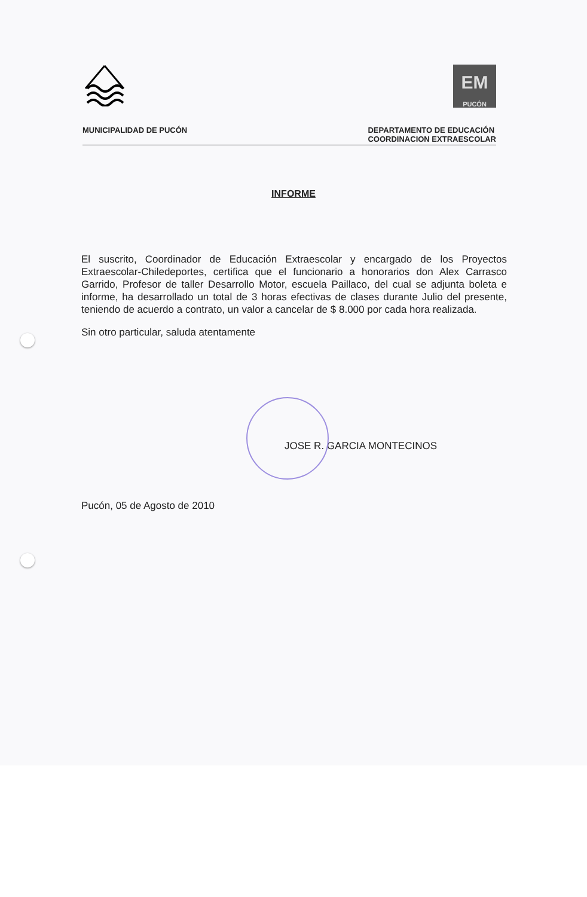EM
PUCÓN
MUNICIPALIDAD DE PUCÓN DEPARTAMENTO DE EDUCACIÓN
COORDINACION EXTRAESCOLAR
INFORME
El suscrito, Coordinador de Educación Extraescolar y encargado de los Proyectos Extraescolar-Chiledeportes, certifica que el funcionario a honorarios don Alex Carrasco Garrido, Profesor de taller Desarrollo Motor, escuela Paillaco, del cual se adjunta boleta e informe, ha desarrollado un total de 3 horas efectivas de clases durante Julio del presente, teniendo de acuerdo a contrato, un valor a cancelar de $ 8.000 por cada hora realizada.
Sin otro particular, saluda atentamente
JOSE R. GARCIA MONTECINOS
Pucón, 05 de Agosto de 2010